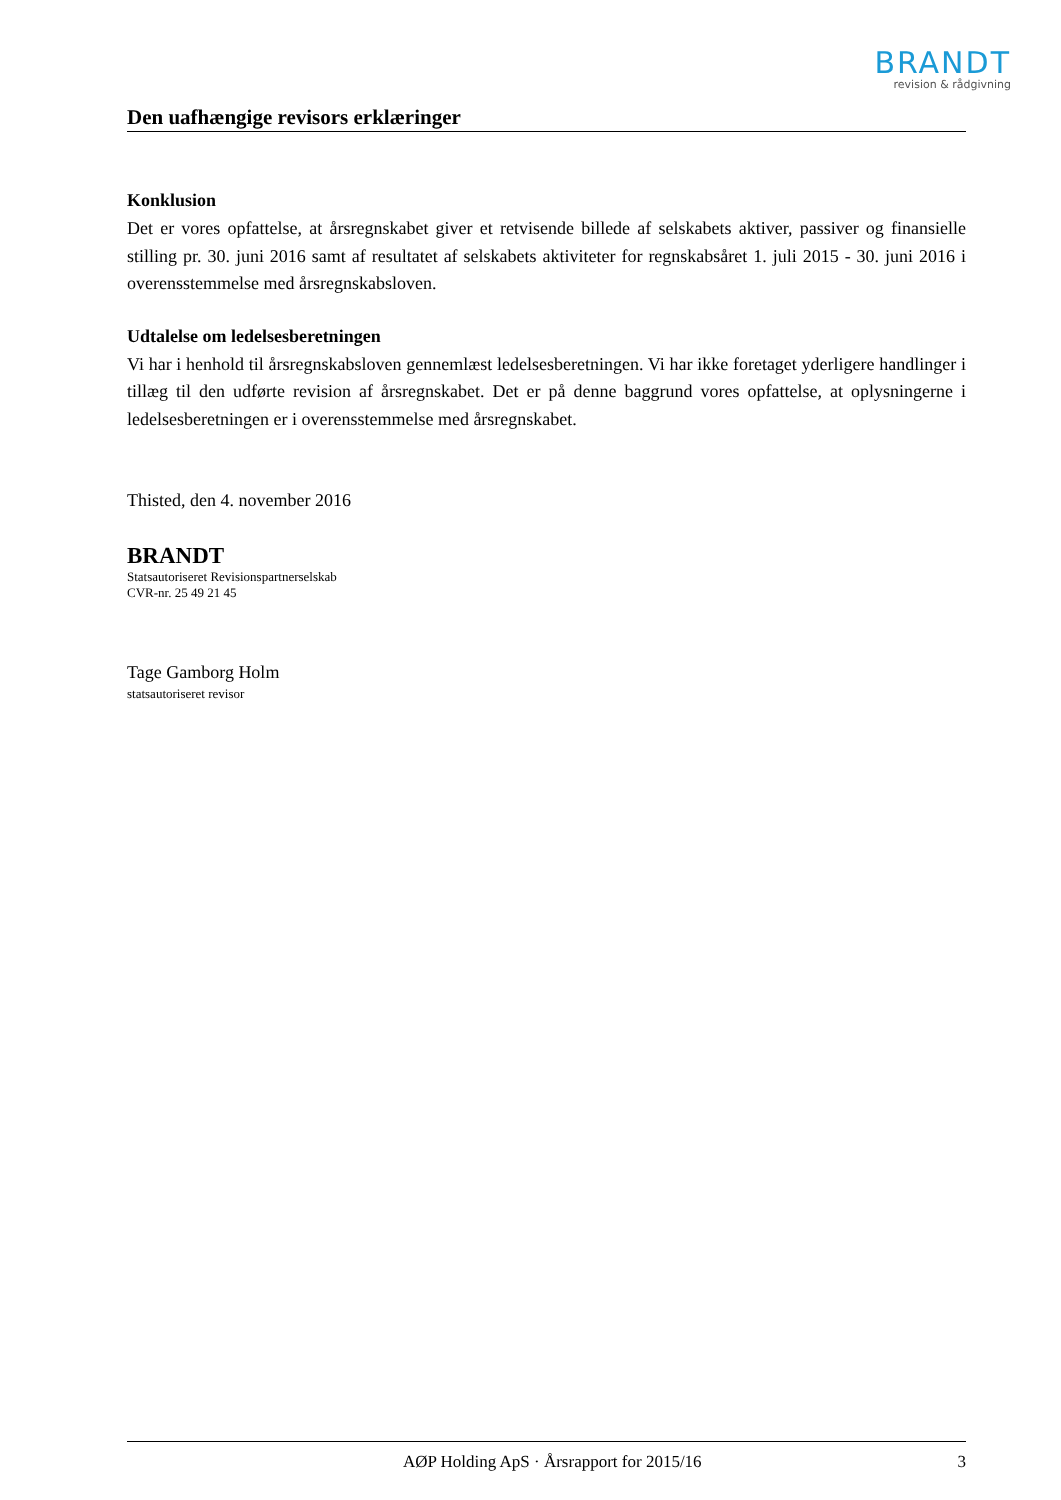BRANDT
revision & rådgivning
Den uafhængige revisors erklæringer
Konklusion
Det er vores opfattelse, at årsregnskabet giver et retvisende billede af selskabets aktiver, passiver og finansielle stilling pr. 30. juni 2016 samt af resultatet af selskabets aktiviteter for regnskabsåret 1. juli 2015 - 30. juni 2016 i overensstemmelse med årsregnskabsloven.
Udtalelse om ledelsesberetningen
Vi har i henhold til årsregnskabsloven gennemlæst ledelsesberetningen. Vi har ikke foretaget yderligere handlinger i tillæg til den udførte revision af årsregnskabet. Det er på denne baggrund vores opfattelse, at oplysningerne i ledelsesberetningen er i overensstemmelse med årsregnskabet.
Thisted, den 4. november 2016
BRANDT
Statsautoriseret Revisionspartnerselskab
CVR-nr. 25 49 21 45
Tage Gamborg Holm
statsautoriseret revisor
AØP Holding ApS · Årsrapport for 2015/16 3